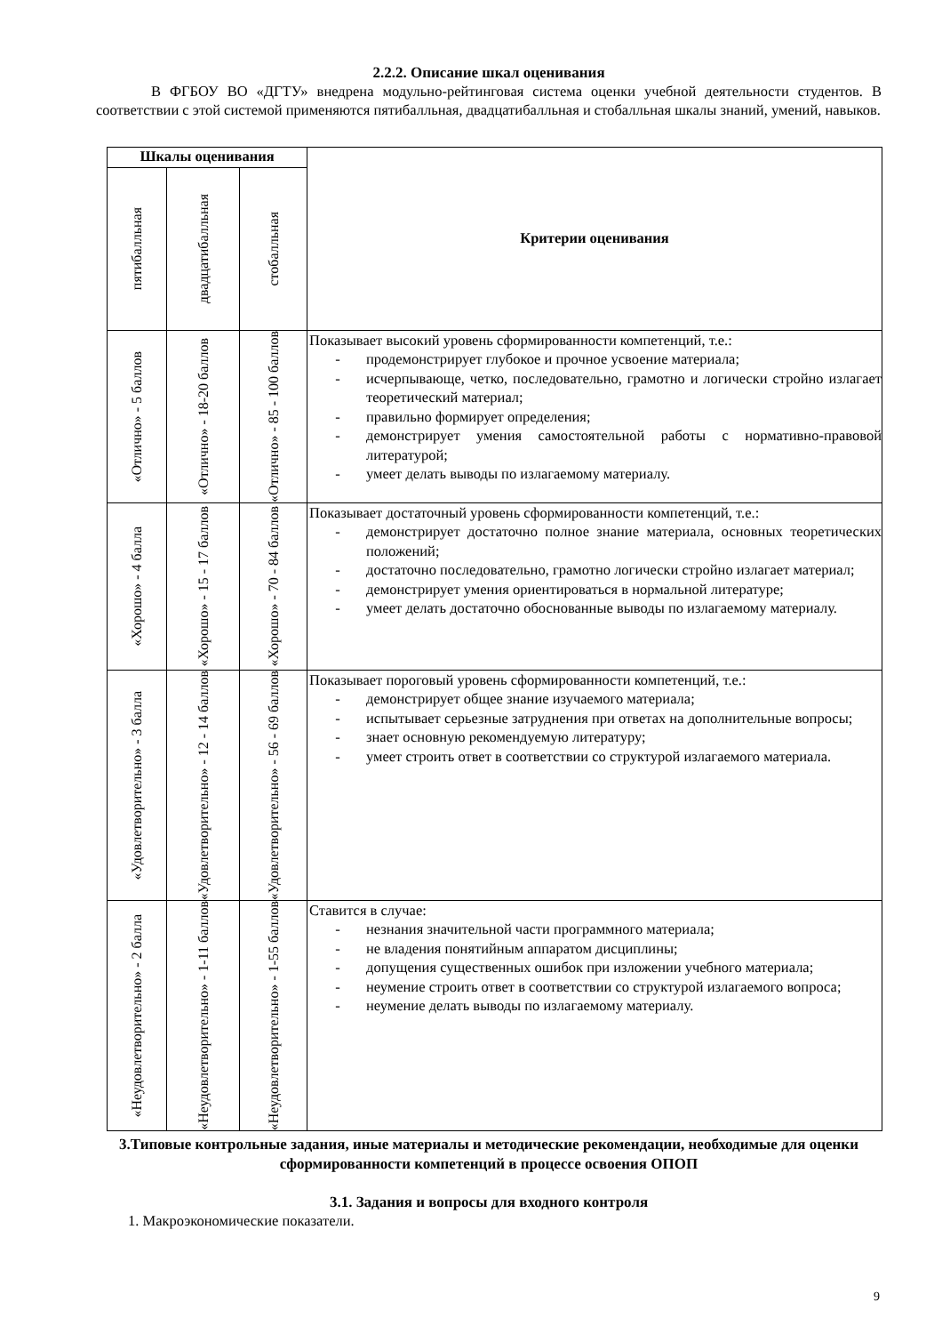2.2.2. Описание шкал оценивания
В ФГБОУ ВО «ДГТУ» внедрена модульно-рейтинговая система оценки учебной деятельности студентов. В соответствии с этой системой применяются пятибалльная, двадцатибалльная и стобалльная шкалы знаний, умений, навыков.
| Шкалы оценивания | | | Критерии оценивания |
| --- | --- | --- | --- |
| пятибалльная | двадцатибалльная | стобалльная | |
| «Отлично» - 5 баллов | «Отлично» - 18-20 баллов | «Отлично» - 85 - 100 баллов | Показывает высокий уровень сформированности компетенций, т.е.: - продемонстрирует глубокое и прочное усвоение материала; - исчерпывающе, четко, последовательно, грамотно и логически стройно излагает теоретический материал; - правильно формирует определения; - демонстрирует умения самостоятельной работы с нормативно-правовой литературой; - умеет делать выводы по излагаемому материалу. |
| «Хорошо» - 4 балла | «Хорошо» - 15 - 17 баллов | «Хорошо» - 70 - 84 баллов | Показывает достаточный уровень сформированности компетенций, т.е.: - демонстрирует достаточно полное знание материала, основных теоретических положений; - достаточно последовательно, грамотно логически стройно излагает материал; - демонстрирует умения ориентироваться в нормальной литературе; - умеет делать достаточно обоснованные выводы по излагаемому материалу. |
| «Удовлетворительно» - 3 балла | «Удовлетворительно» - 12 - 14 баллов | «Удовлетворительно» - 56 - 69 баллов | Показывает пороговый уровень сформированности компетенций, т.е.: - демонстрирует общее знание изучаемого материала; - испытывает серьезные затруднения при ответах на дополнительные вопросы; - знает основную рекомендуемую литературу; - умеет строить ответ в соответствии со структурой излагаемого материала. |
| «Неудовлетворительно» - 2 балла | «Неудовлетворительно» - 1-11 баллов | «Неудовлетворительно» - 1-55 баллов | Ставится в случае: - незнания значительной части программного материала; - не владения понятийным аппаратом дисциплины; - допущения существенных ошибок при изложении учебного материала; - неумение строить ответ в соответствии со структурой излагаемого вопроса; - неумение делать выводы по излагаемому материалу. |
3.Типовые контрольные задания, иные материалы и методические рекомендации, необходимые для оценки сформированности компетенций в процессе освоения ОПОП
3.1. Задания и вопросы для входного контроля
1. Макроэкономические показатели.
9